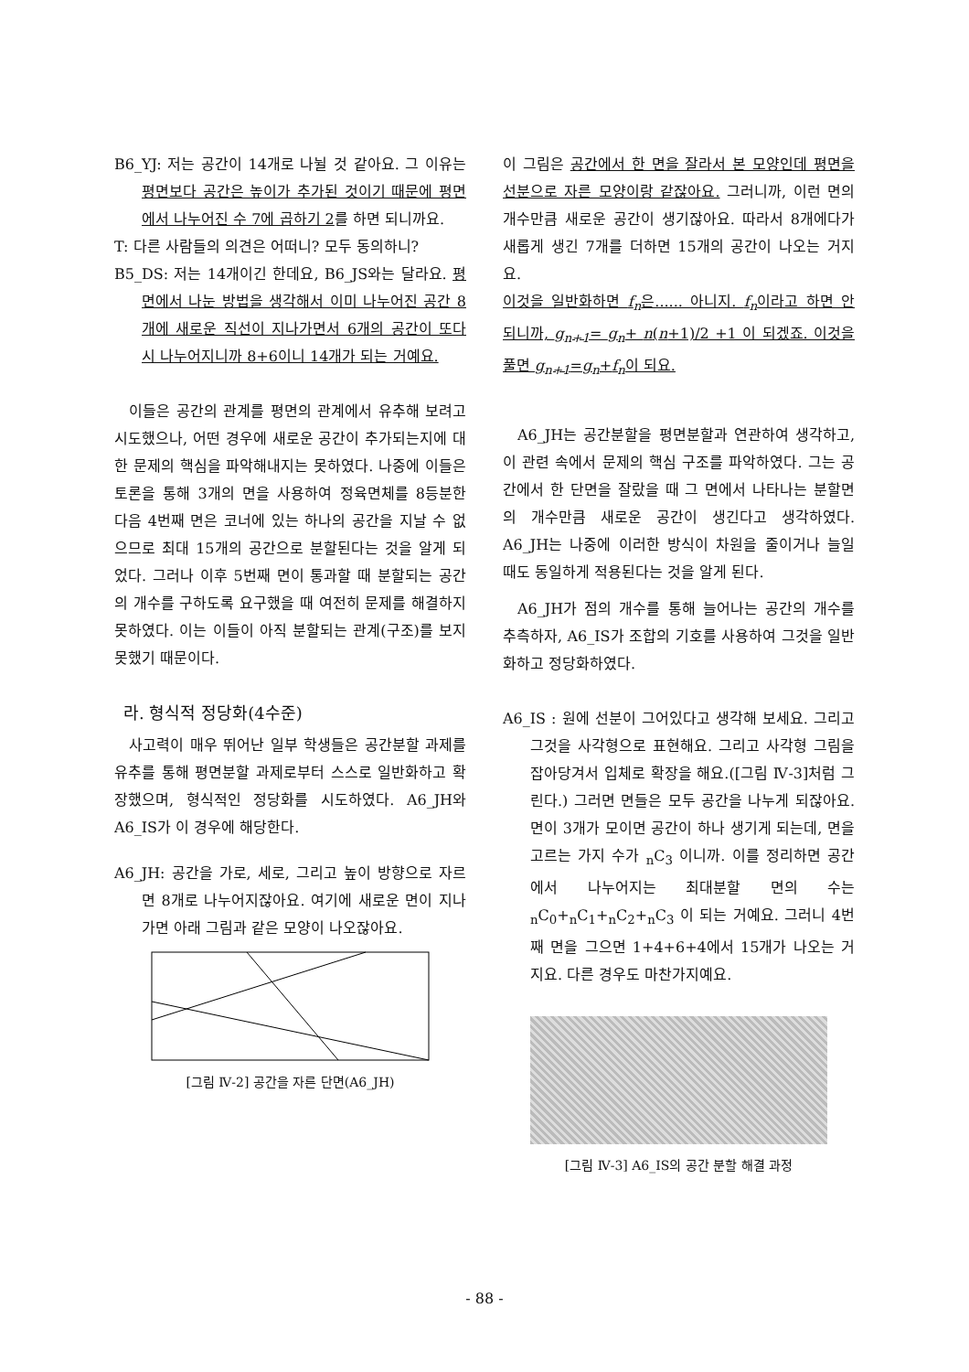B6_YJ: 저는 공간이 14개로 나뉠 것 같아요. 그 이유는 평면보다 공간은 높이가 추가된 것이기 때문에 평면에서 나누어진 수 7에 곱하기 2를 하면 되니까요.
T: 다른 사람들의 의견은 어떠니? 모두 동의하니?
B5_DS: 저는 14개이긴 한데요, B6_JS와는 달라요. 평면에서 나눈 방법을 생각해서 이미 나누어진 공간 8개에 새로운 직선이 지나가면서 6개의 공간이 또다시 나누어지니까 8+6이니 14개가 되는 거예요.
이들은 공간의 관계를 평면의 관계에서 유추해 보려고 시도했으나, 어떤 경우에 새로운 공간이 추가되는지에 대한 문제의 핵심을 파악해내지는 못하였다. 나중에 이들은 토론을 통해 3개의 면을 사용하여 정육면체를 8등분한 다음 4번째 면은 코너에 있는 하나의 공간을 지날 수 없으므로 최대 15개의 공간으로 분할된다는 것을 알게 되었다. 그러나 이후 5번째 면이 통과할 때 분할되는 공간의 개수를 구하도록 요구했을 때 여전히 문제를 해결하지 못하였다. 이는 이들이 아직 분할되는 관계(구조)를 보지 못했기 때문이다.
라. 형식적 정당화(4수준)
사고력이 매우 뛰어난 일부 학생들은 공간분할 과제를 유추를 통해 평면분할 과제로부터 스스로 일반화하고 확장했으며, 형식적인 정당화를 시도하였다. A6_JH와 A6_IS가 이 경우에 해당한다.
A6_JH: 공간을 가로, 세로, 그리고 높이 방향으로 자르면 8개로 나누어지잖아요. 여기에 새로운 면이 지나가면 아래 그림과 같은 모양이 나오잖아요.
[그림 Ⅳ-2] 공간을 자른 단면(A6_JH)
이 그림은 공간에서 한 면을 잘라서 본 모양인데 평면을 선분으로 자른 모양이랑 같잖아요. 그러니까, 이런 면의 개수만큼 새로운 공간이 생기잖아요. 따라서 8개에다가 새롭게 생긴 7개를 더하면 15개의 공간이 나오는 거지요.
이것을 일반화하면 f<sub>n</sub>은...... 아니지. f<sub>n</sub>이라고 하면 안 되니까, g<sub>n+1</sub>= g<sub>n</sub>+ n(n+1)/2 +1 이 되겠죠. 이것을 풀면 g<sub>n+1</sub>=g<sub>n</sub>+f<sub>n</sub>이 되요.
A6_JH는 공간분할을 평면분할과 연관하여 생각하고, 이 관련 속에서 문제의 핵심 구조를 파악하였다. 그는 공간에서 한 단면을 잘랐을 때 그 면에서 나타나는 분할면의 개수만큼 새로운 공간이 생긴다고 생각하였다. A6_JH는 나중에 이러한 방식이 차원을 줄이거나 늘일 때도 동일하게 적용된다는 것을 알게 된다.
A6_JH가 점의 개수를 통해 늘어나는 공간의 개수를 추측하자, A6_IS가 조합의 기호를 사용하여 그것을 일반화하고 정당화하였다.
A6_IS : 원에 선분이 그어있다고 생각해 보세요. 그리고 그것을 사각형으로 표현해요. 그리고 사각형 그림을 잡아당겨서 입체로 확장을 해요.([그림 Ⅳ-3]처럼 그린다.) 그러면 면들은 모두 공간을 나누게 되잖아요. 면이 3개가 모이면 공간이 하나 생기게 되는데, 면을 고르는 가지 수가 <sub>n</sub>C<sub>3</sub> 이니까. 이를 정리하면 공간에서 나누어지는 최대분할 면의 수는 <sub>n</sub>C<sub>0</sub>+<sub>n</sub>C<sub>1</sub>+<sub>n</sub>C<sub>2</sub>+<sub>n</sub>C<sub>3</sub> 이 되는 거예요. 그러니 4번째 면을 그으면 1+4+6+4에서 15개가 나오는 거지요. 다른 경우도 마찬가지예요.
[그림 Ⅳ-3] A6_IS의 공간 분할 해결 과정
- 88 -